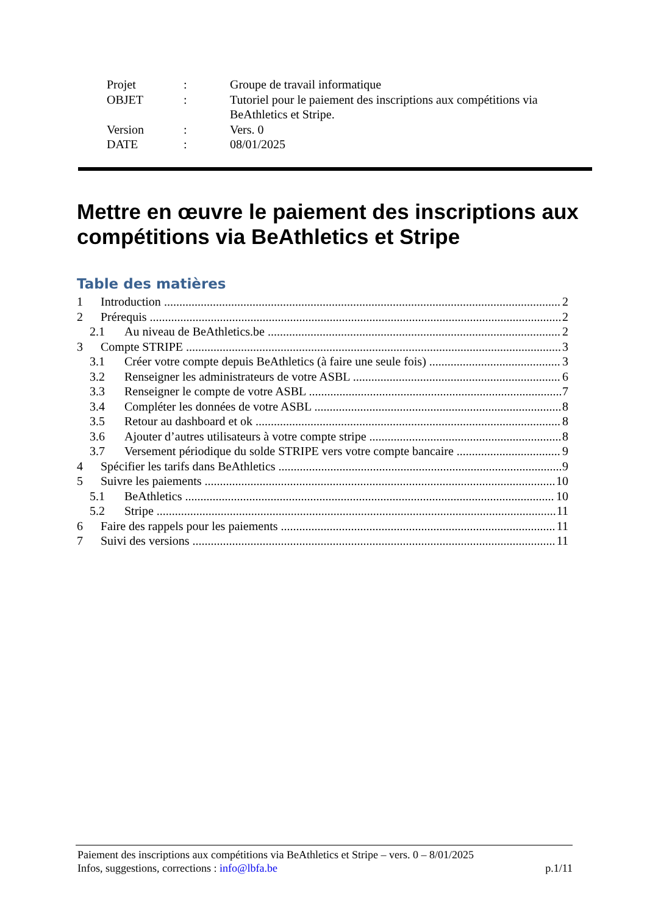| Projet | : | Groupe de travail informatique |
| OBJET | : | Tutoriel pour le paiement des inscriptions aux compétitions via BeAthletics et Stripe. |
| Version | : | Vers. 0 |
| DATE | : | 08/01/2025 |
Mettre en œuvre le paiement des inscriptions aux compétitions via BeAthletics et Stripe
Table des matières
1 Introduction 2
2 Prérequis 2
2.1 Au niveau de BeAthletics.be 2
3 Compte STRIPE 3
3.1 Créer votre compte depuis BeAthletics (à faire une seule fois) 3
3.2 Renseigner les administrateurs de votre ASBL 6
3.3 Renseigner le compte de votre ASBL 7
3.4 Compléter les données de votre ASBL 8
3.5 Retour au dashboard et ok 8
3.6 Ajouter d’autres utilisateurs à votre compte stripe 8
3.7 Versement périodique du solde STRIPE vers votre compte bancaire 9
4 Spécifier les tarifs dans BeAthletics 9
5 Suivre les paiements 10
5.1 BeAthletics 10
5.2 Stripe 11
6 Faire des rappels pour les paiements 11
7 Suivi des versions 11
Paiement des inscriptions aux compétitions via BeAthletics et Stripe – vers. 0 – 8/01/2025
Infos, suggestions, corrections : info@lbfa.be p.1/11